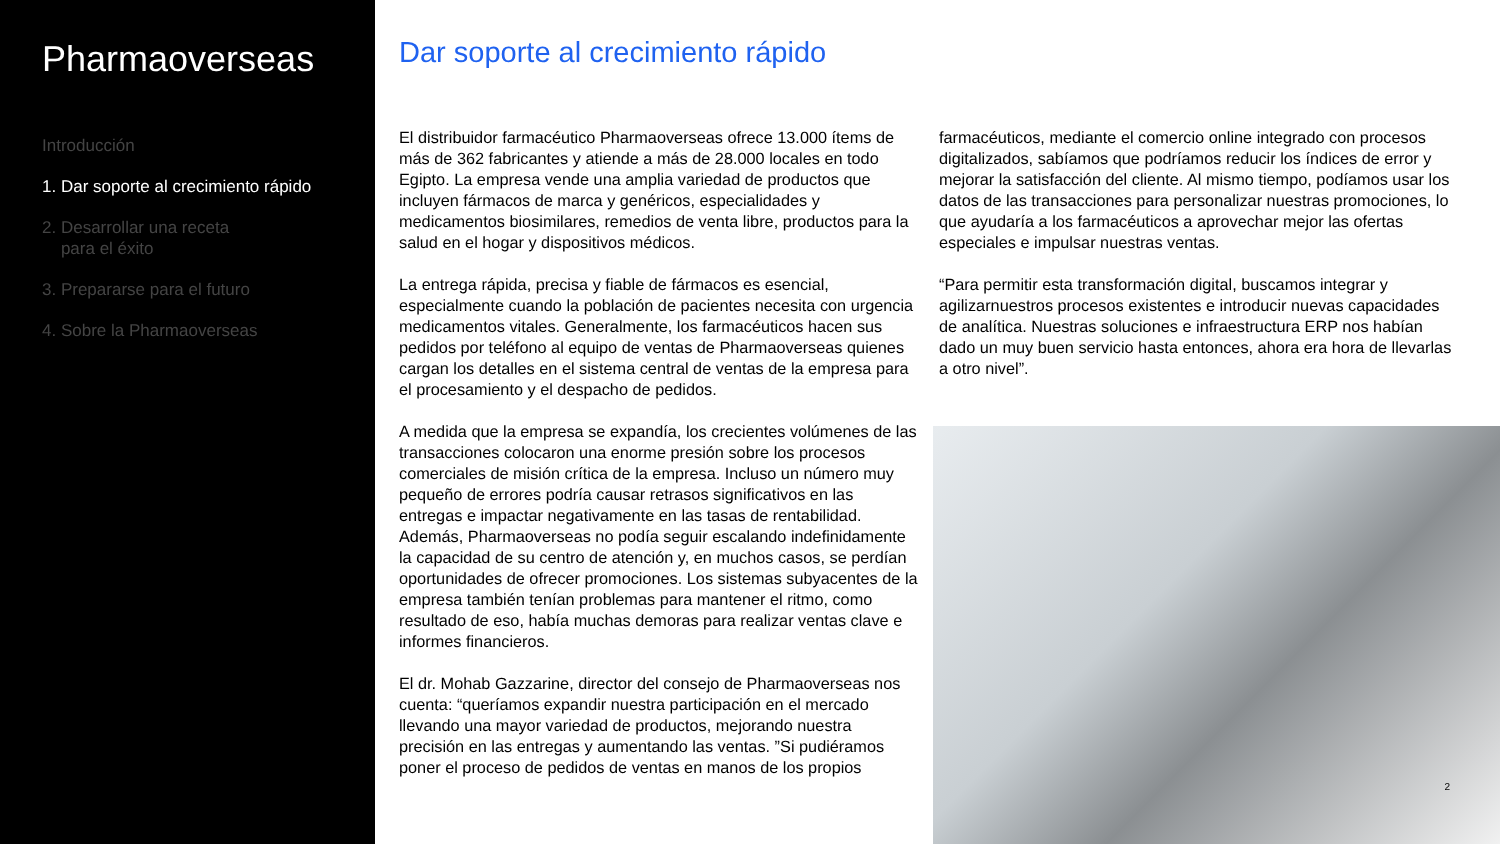Pharmaoverseas
Introducción
1. Dar soporte al crecimiento rápido
2. Desarrollar una receta
para el éxito
3. Prepararse para el futuro
4. Sobre la Pharmaoverseas
Dar soporte al crecimiento rápido
El distribuidor farmacéutico Pharmaoverseas ofrece 13.000 ítems de más de 362 fabricantes y atiende a más de 28.000 locales en todo Egipto. La empresa vende una amplia variedad de productos que incluyen fármacos de marca y genéricos, especialidades y medicamentos biosimilares, remedios de venta libre, productos para la salud en el hogar y dispositivos médicos.
La entrega rápida, precisa y fiable de fármacos es esencial, especialmente cuando la población de pacientes necesita con urgencia medicamentos vitales. Generalmente, los farmacéuticos hacen sus pedidos por teléfono al equipo de ventas de Pharmaoverseas quienes cargan los detalles en el sistema central de ventas de la empresa para el procesamiento y el despacho de pedidos.
A medida que la empresa se expandía, los crecientes volúmenes de las transacciones colocaron una enorme presión sobre los procesos comerciales de misión crítica de la empresa. Incluso un número muy pequeño de errores podría causar retrasos significativos en las entregas e impactar negativamente en las tasas de rentabilidad. Además, Pharmaoverseas no podía seguir escalando indefinidamente la capacidad de su centro de atención y, en muchos casos, se perdían oportunidades de ofrecer promociones. Los sistemas subyacentes de la empresa también tenían problemas para mantener el ritmo, como resultado de eso, había muchas demoras para realizar ventas clave e informes financieros.
El dr. Mohab Gazzarine, director del consejo de Pharmaoverseas nos cuenta: “queríamos expandir nuestra participación en el mercado llevando una mayor variedad de productos, mejorando nuestra precisión en las entregas y aumentando las ventas. ”Si pudiéramos poner el proceso de pedidos de ventas en manos de los propios
farmacéuticos, mediante el comercio online integrado con procesos digitalizados, sabíamos que podríamos reducir los índices de error y mejorar la satisfacción del cliente. Al mismo tiempo, podíamos usar los datos de las transacciones para personalizar nuestras promociones, lo que ayudaría a los farmacéuticos a aprovechar mejor las ofertas especiales e impulsar nuestras ventas.
“Para permitir esta transformación digital, buscamos integrar y agilizarnuestros procesos existentes e introducir nuevas capacidades de analítica. Nuestras soluciones e infraestructura ERP nos habían dado un muy buen servicio hasta entonces, ahora era hora de llevarlas a otro nivel”.
2